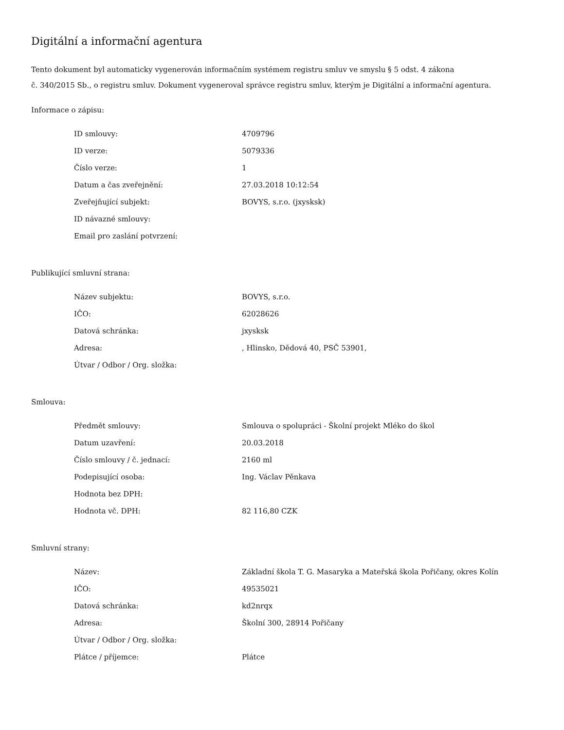Digitální a informační agentura
Tento dokument byl automaticky vygenerován informačním systémem registru smluv ve smyslu § 5 odst. 4 zákona
č. 340/2015 Sb., o registru smluv. Dokument vygeneroval správce registru smluv, kterým je Digitální a informační agentura.
Informace o zápisu:
| ID smlouvy: | 4709796 |
| ID verze: | 5079336 |
| Číslo verze: | 1 |
| Datum a čas zveřejnění: | 27.03.2018 10:12:54 |
| Zveřejňující subjekt: | BOVYS, s.r.o. (jxysksk) |
| ID návazné smlouvy: | |
| Email pro zaslání potvrzení: | |
Publikující smluvní strana:
| Název subjektu: | BOVYS, s.r.o. |
| IČO: | 62028626 |
| Datová schránka: | jxysksk |
| Adresa: | , Hlinsko, Dědová 40, PSČ 53901, |
| Útvar / Odbor / Org. složka: | |
Smlouva:
| Předmět smlouvy: | Smlouva o spolupráci - Školní projekt Mléko do škol |
| Datum uzavření: | 20.03.2018 |
| Číslo smlouvy / č. jednací: | 2160 ml |
| Podepisující osoba: | Ing. Václav Pěnkava |
| Hodnota bez DPH: | |
| Hodnota vč. DPH: | 82 116,80 CZK |
Smluvní strany:
| Název: | Základní škola T. G. Masaryka a Mateřská škola Pořičany, okres Kolín |
| IČO: | 49535021 |
| Datová schránka: | kd2nrqx |
| Adresa: | Školní 300, 28914 Pořičany |
| Útvar / Odbor / Org. složka: | |
| Plátce / příjemce: | Plátce |